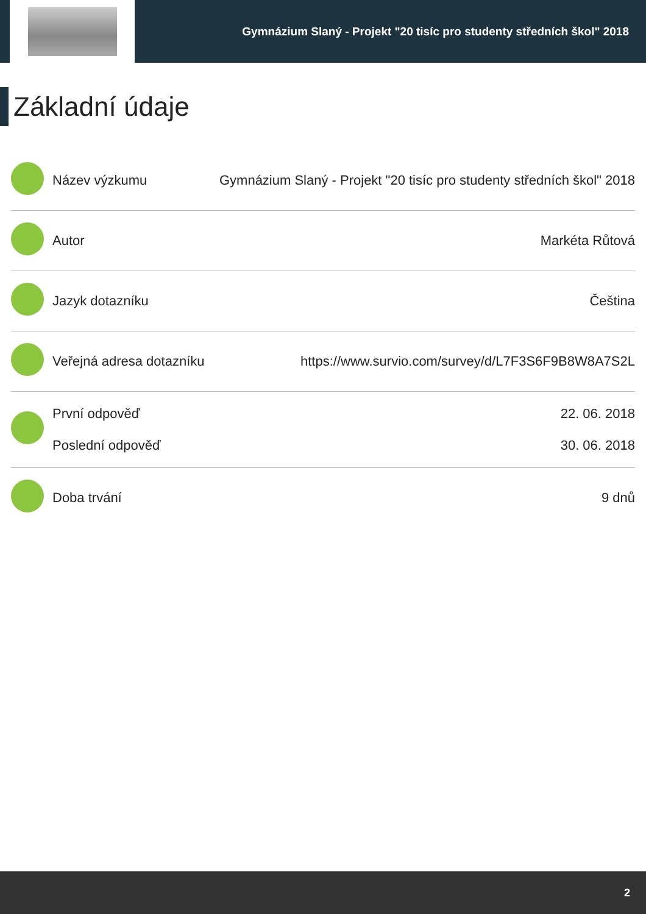Gymnázium Slaný - Projekt "20 tisíc pro studenty středních škol" 2018
Základní údaje
| | Název výzkumu | Gymnázium Slaný - Projekt "20 tisíc pro studenty středních škol" 2018 |
| | Autor | Markéta Růtová |
| | Jazyk dotazníku | Čeština |
| | Veřejná adresa dotazníku | https://www.survio.com/survey/d/L7F3S6F9B8W8A7S2L |
| | První odpověď Poslední odpověď | 22. 06. 2018 30. 06. 2018 |
| | Doba trvání | 9 dnů |
2